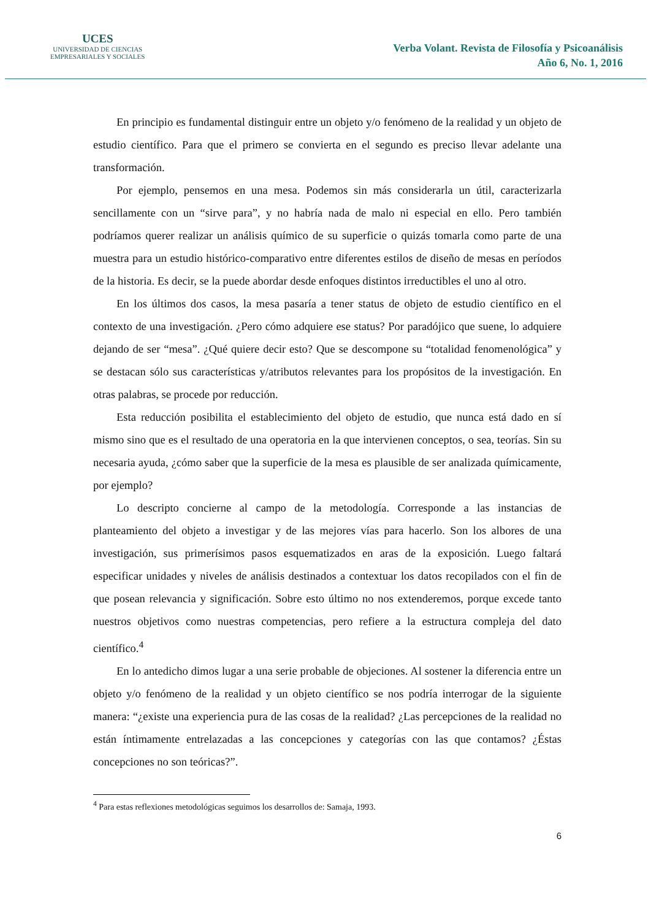UCES
UNIVERSIDAD DE CIENCIAS
EMPRESARIALES Y SOCIALES
Verba Volant. Revista de Filosofía y Psicoanálisis
Año 6, No. 1, 2016
En principio es fundamental distinguir entre un objeto y/o fenómeno de la realidad y un objeto de estudio científico. Para que el primero se convierta en el segundo es preciso llevar adelante una transformación.
Por ejemplo, pensemos en una mesa. Podemos sin más considerarla un útil, caracterizarla sencillamente con un “sirve para”, y no habría nada de malo ni especial en ello. Pero también podríamos querer realizar un análisis químico de su superficie o quizás tomarla como parte de una muestra para un estudio histórico-comparativo entre diferentes estilos de diseño de mesas en períodos de la historia. Es decir, se la puede abordar desde enfoques distintos irreductibles el uno al otro.
En los últimos dos casos, la mesa pasaría a tener status de objeto de estudio científico en el contexto de una investigación. ¿Pero cómo adquiere ese status? Por paradójico que suene, lo adquiere dejando de ser “mesa”. ¿Qué quiere decir esto? Que se descompone su “totalidad fenomenológica” y se destacan sólo sus características y/atributos relevantes para los propósitos de la investigación. En otras palabras, se procede por reducción.
Esta reducción posibilita el establecimiento del objeto de estudio, que nunca está dado en sí mismo sino que es el resultado de una operatoria en la que intervienen conceptos, o sea, teorías. Sin su necesaria ayuda, ¿cómo saber que la superficie de la mesa es plausible de ser analizada químicamente, por ejemplo?
Lo descripto concierne al campo de la metodología. Corresponde a las instancias de planteamiento del objeto a investigar y de las mejores vías para hacerlo. Son los albores de una investigación, sus primerísimos pasos esquematizados en aras de la exposición. Luego faltará especificar unidades y niveles de análisis destinados a contextuar los datos recopilados con el fin de que posean relevancia y significación. Sobre esto último no nos extenderemos, porque excede tanto nuestros objetivos como nuestras competencias, pero refiere a la estructura compleja del dato científico.<sup>4</sup>
En lo antedicho dimos lugar a una serie probable de objeciones. Al sostener la diferencia entre un objeto y/o fenómeno de la realidad y un objeto científico se nos podría interrogar de la siguiente manera: “¿existe una experiencia pura de las cosas de la realidad? ¿Las percepciones de la realidad no están íntimamente entrelazadas a las concepciones y categorías con las que contamos? ¿Éstas concepciones no son teóricas?”.
<sup>4</sup> Para estas reflexiones metodológicas seguimos los desarrollos de: Samaja, 1993.
6